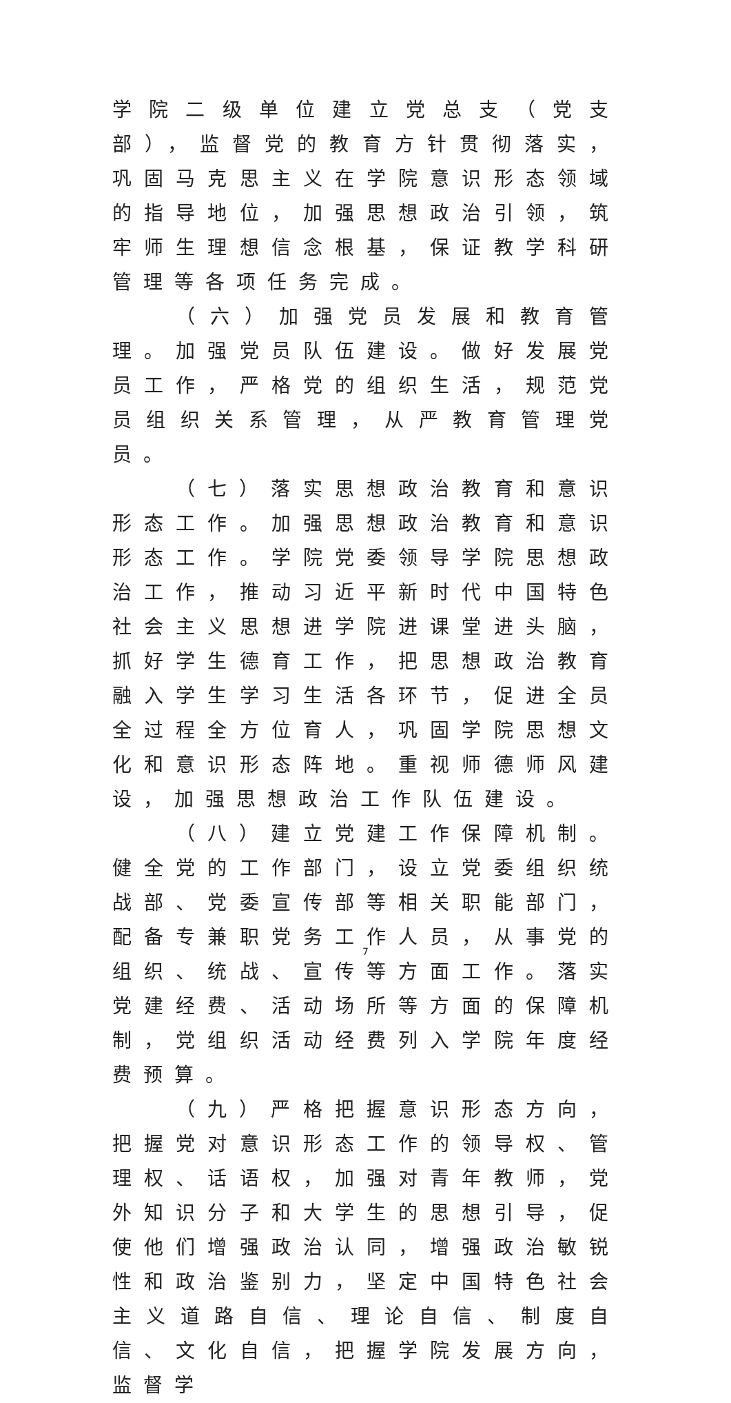学院二级单位建立党总支（党支部），监督党的教育方针贯彻落实，巩固马克思主义在学院意识形态领域的指导地位，加强思想政治引领，筑牢师生理想信念根基，保证教学科研管理等各项任务完成。
（六）加强党员发展和教育管理。加强党员队伍建设。做好发展党员工作，严格党的组织生活，规范党员组织关系管理，从严教育管理党员。
（七）落实思想政治教育和意识形态工作。加强思想政治教育和意识形态工作。学院党委领导学院思想政治工作，推动习近平新时代中国特色社会主义思想进学院进课堂进头脑，抓好学生德育工作，把思想政治教育融入学生学习生活各环节，促进全员全过程全方位育人，巩固学院思想文化和意识形态阵地。重视师德师风建设，加强思想政治工作队伍建设。
（八）建立党建工作保障机制。健全党的工作部门，设立党委组织统战部、党委宣传部等相关职能部门，配备专兼职党务工作人员，从事党的组织、统战、宣传等方面工作。落实党建经费、活动场所等方面的保障机制，党组织活动经费列入学院年度经费预算。
（九）严格把握意识形态方向，把握党对意识形态工作的领导权、管理权、话语权，加强对青年教师，党外知识分子和大学生的思想引导，促使他们增强政治认同，增强政治敏锐性和政治鉴别力，坚定中国特色社会主义道路自信、理论自信、制度自信、文化自信，把握学院发展方向，监督学
7